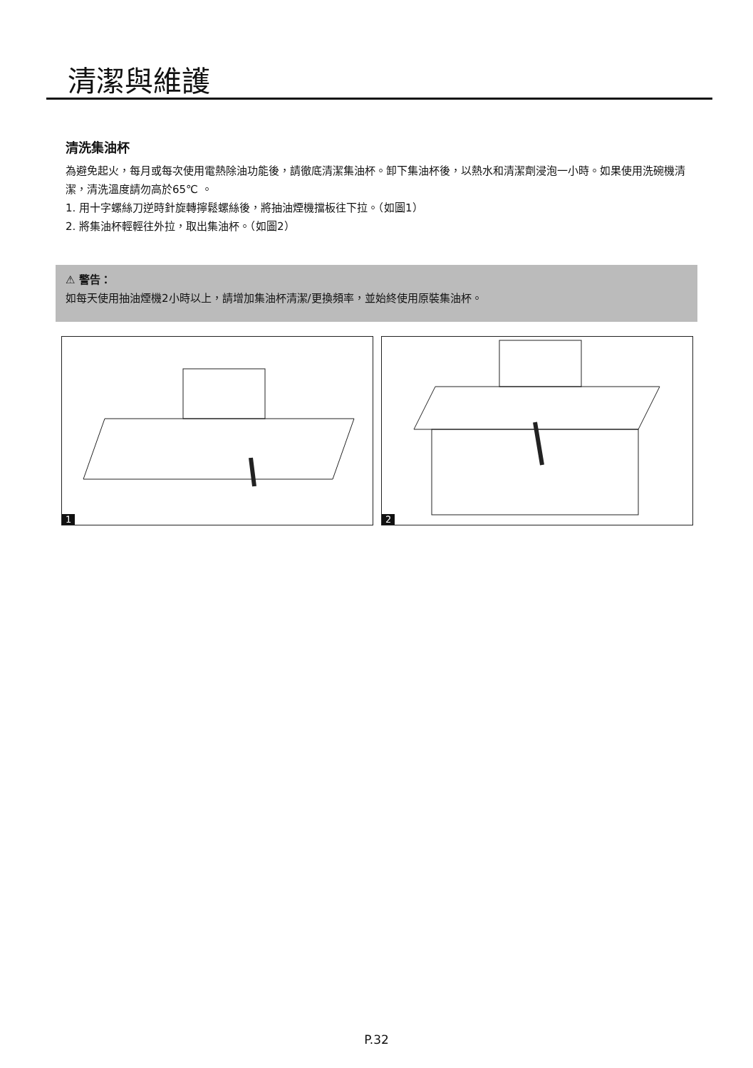清潔與維護
清洗集油杯
為避免起火，每月或每次使用電熱除油功能後，請徹底清潔集油杯。卸下集油杯後，以熱水和清潔劑浸泡一小時。如果使用洗碗機清潔，清洗溫度請勿高於65℃ 。
1. 用十字螺絲刀逆時針旋轉擰鬆螺絲後，將抽油煙機擋板往下拉。（如圖1）
2. 將集油杯輕輕往外拉，取出集油杯。（如圖2）
⚠ 警告：
如每天使用抽油煙機2小時以上，請增加集油杯清潔/更換頻率，並始終使用原裝集油杯。
1 2
P.32